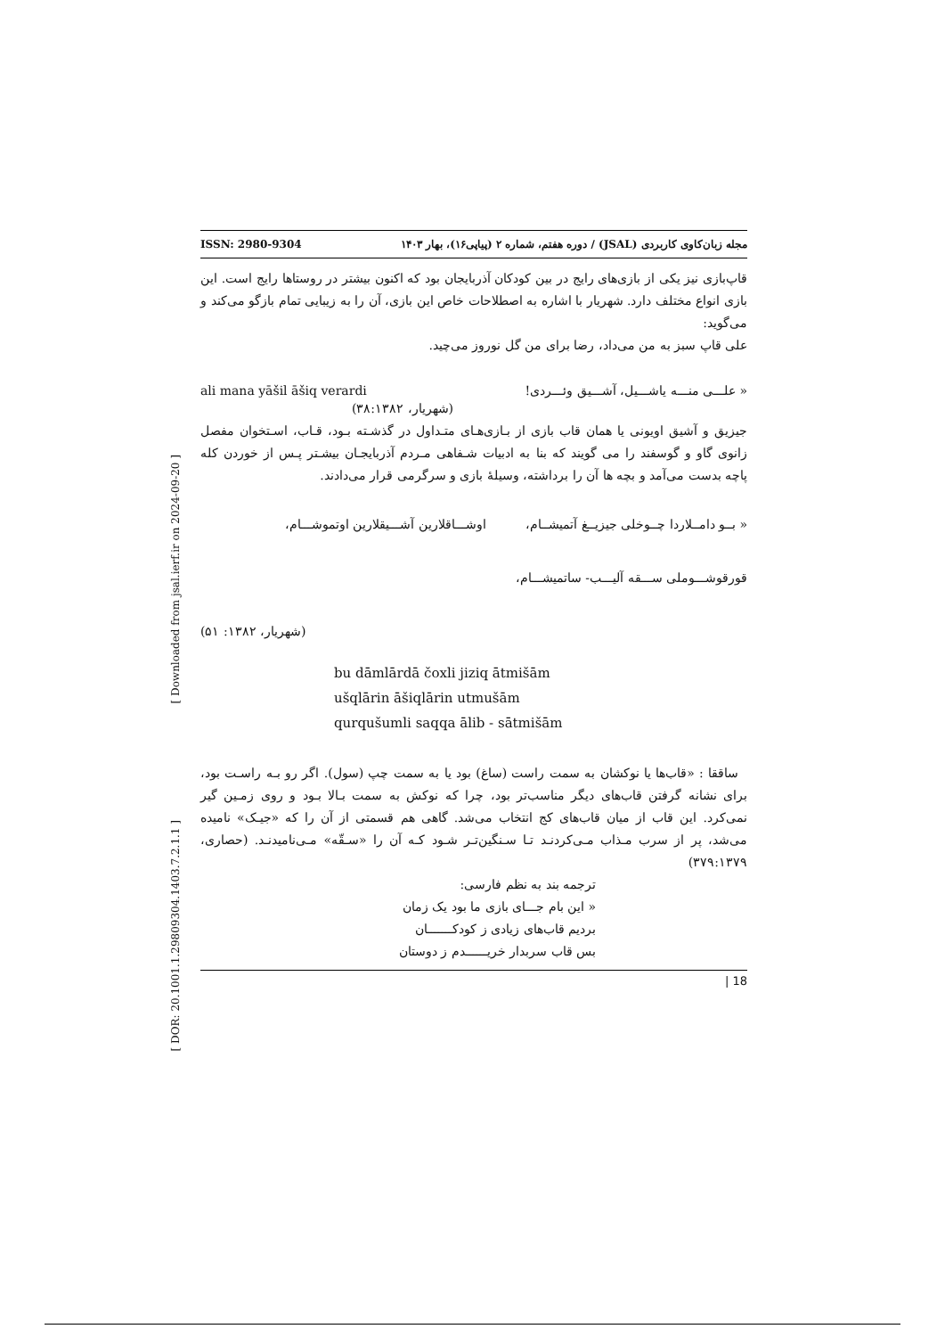ISSN: 2980-9304 مجله زبان‌کاوی کاربردی (JSAL) / دوره هفتم، شماره ۲ (پیاپی۱۶)، بهار ۱۴۰۳
قاپ‌بازی نیز یکی از بازی‌های رایج در بین کودکان آذربایجان بود که اکنون بیشتر در روستاها رایج است. این بازی انواع مختلف دارد. شهریار با اشاره به اصطلاحات خاص این بازی، آن را به زیبایی تمام بازگو می‌کند و می‌گوید:
علی قاپ سبز به من می‌داد، رضا برای من گل نوروز می‌چید.
ali mana yāšil āšiq verardi « علـــی منـــه یاشـــیل، آشـــیق وئـــردی!
(شهریار، ۳۸:۱۳۸۲)
جیزیق و آشیق اویونی یا همان قاب بازی از بـازی‌هـای متـداول در گذشـته بـود، قـاب، اسـتخوان مفصل زانوی گاو و گوسفند را می گویند که بنا به ادبیات شـفاهی مـردم آذربایجـان بیشـتر پـس از خوردن کله پاچه بدست می‌آمد و بچه ها آن را برداشته، وسیلهٔ بازی و سرگرمی قرار می‌دادند.
« بــو دامــلاردا چــوخلی جیزیــغ آتمیشــام، اوشـــاقلارین آشـــیقلارین اوتموشـــام،
قورقوشـــوملی ســـقه آلیـــب- ساتمیشـــام،
(شهریار، ۱۳۸۲: ۵۱)
bu dāmlārdā čoxli jiziq ātmišām
ušqlārin āšiqlārin utmušām
qurqušumli saqqa ālib - sātmišām
ساققا : «قاب‌ها یا نوکشان به سمت راست (ساغ) بود یا به سمت چپ (سول). اگر رو بـه راسـت بود، برای نشانه گرفتن قاب‌های دیگر مناسب‌تر بود، چرا که نوکش به سمت بـالا بـود و روی زمـین گیر نمی‌کرد. این قاب از میان قاب‌های کج انتخاب می‌شد. گاهی هم قسمتی از آن را که «جیـک» نامیده می‌شد، پر از سرب مـذاب مـی‌کردنـد تـا سـنگین‌تـر شـود کـه آن را «سـقّه» مـی‌نامیدنـد. (حصاری، ۳۷۹:۱۳۷۹)
ترجمه بند به نظم فارسی:
« این بام جـــای بازی ما بود یک زمان
بردیم قاب‌های زیادی ز کودکـــــــان
بس قاب سربدار خریــــــدم ز دوستان
| 18
[ Downloaded from jsal.ierf.ir on 2024-09-20 ]
[ DOR: 20.1001.1.29809304.1403.7.2.1.1 ]